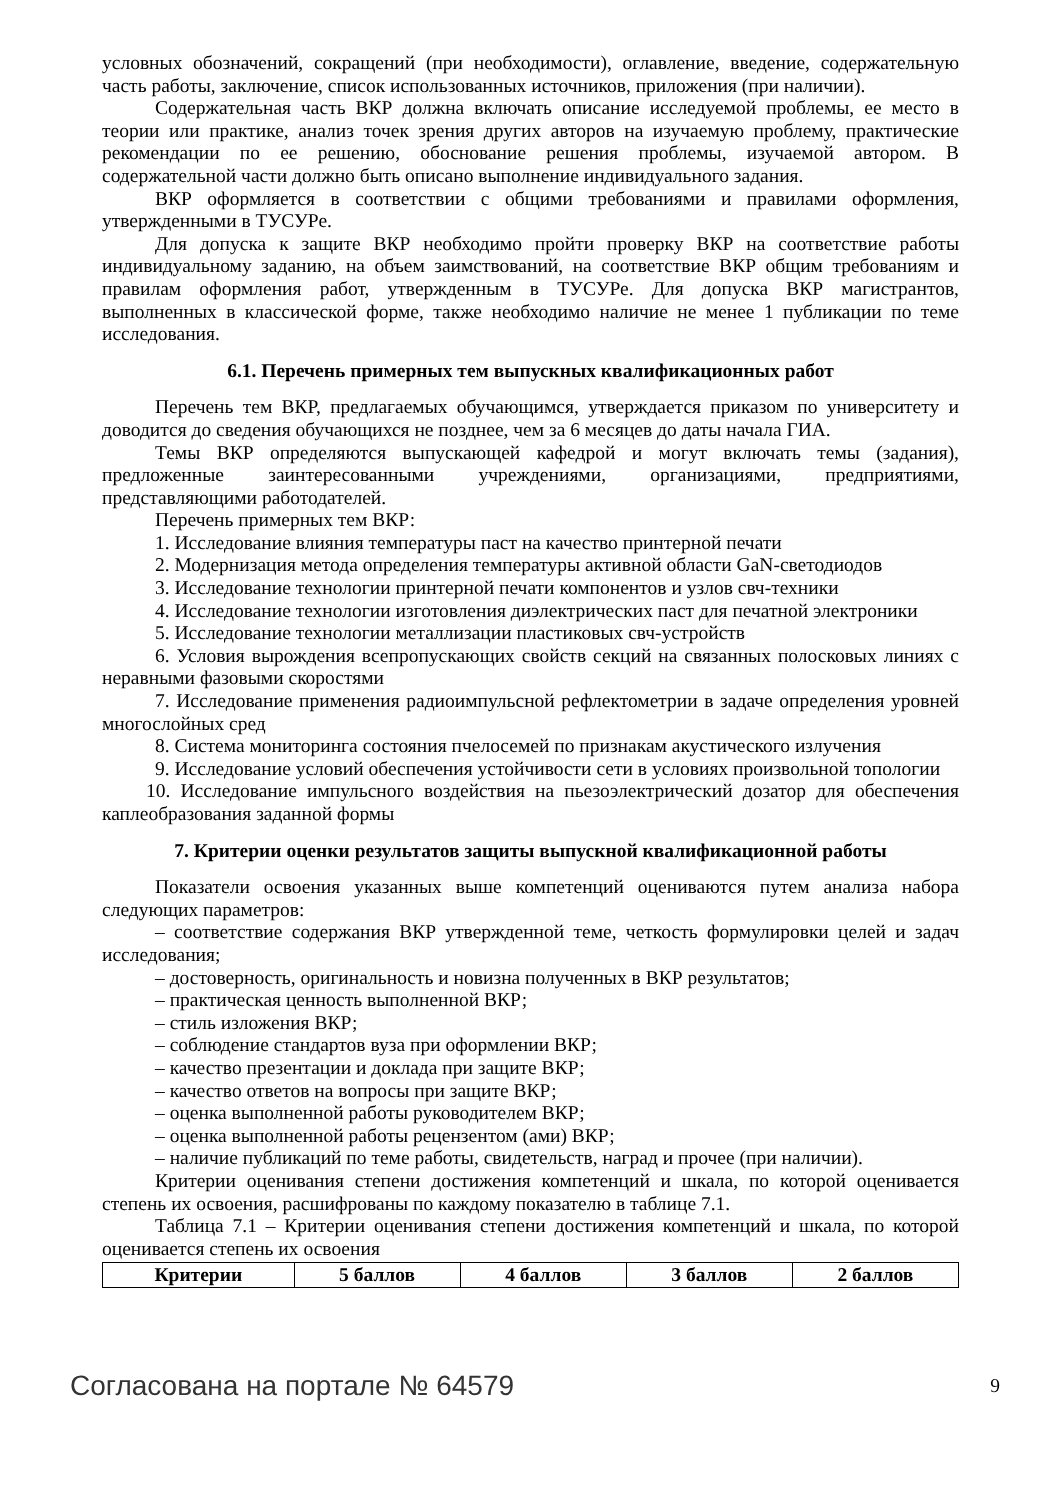условных обозначений, сокращений (при необходимости), оглавление, введение, содержательную часть работы, заключение, список использованных источников, приложения (при наличии).
Содержательная часть ВКР должна включать описание исследуемой проблемы, ее место в теории или практике, анализ точек зрения других авторов на изучаемую проблему, практические рекомендации по ее решению, обоснование решения проблемы, изучаемой автором. В содержательной части должно быть описано выполнение индивидуального задания.
ВКР оформляется в соответствии с общими требованиями и правилами оформления, утвержденными в ТУСУРе.
Для допуска к защите ВКР необходимо пройти проверку ВКР на соответствие работы индивидуальному заданию, на объем заимствований, на соответствие ВКР общим требованиям и правилам оформления работ, утвержденным в ТУСУРе. Для допуска ВКР магистрантов, выполненных в классической форме, также необходимо наличие не менее 1 публикации по теме исследования.
6.1. Перечень примерных тем выпускных квалификационных работ
Перечень тем ВКР, предлагаемых обучающимся, утверждается приказом по университету и доводится до сведения обучающихся не позднее, чем за 6 месяцев до даты начала ГИА.
Темы ВКР определяются выпускающей кафедрой и могут включать темы (задания), предложенные заинтересованными учреждениями, организациями, предприятиями, представляющими работодателей.
Перечень примерных тем ВКР:
1. Исследование влияния температуры паст на качество принтерной печати
2. Модернизация метода определения температуры активной области GaN-светодиодов
3. Исследование технологии принтерной печати компонентов и узлов свч-техники
4. Исследование технологии изготовления диэлектрических паст для печатной электроники
5. Исследование технологии металлизации пластиковых свч-устройств
6. Условия вырождения всепропускающих свойств секций на связанных полосковых линиях с неравными фазовыми скоростями
7. Исследование применения радиоимпульсной рефлектометрии в задаче определения уровней многослойных сред
8. Система мониторинга состояния пчелосемей по признакам акустического излучения
9. Исследование условий обеспечения устойчивости сети в условиях произвольной топологии
10. Исследование импульсного воздействия на пьезоэлектрический дозатор для обеспечения каплеобразования заданной формы
7. Критерии оценки результатов защиты выпускной квалификационной работы
Показатели освоения указанных выше компетенций оцениваются путем анализа набора следующих параметров:
– соответствие содержания ВКР утвержденной теме, четкость формулировки целей и задач исследования;
– достоверность, оригинальность и новизна полученных в ВКР результатов;
– практическая ценность выполненной ВКР;
– стиль изложения ВКР;
– соблюдение стандартов вуза при оформлении ВКР;
– качество презентации и доклада при защите ВКР;
– качество ответов на вопросы при защите ВКР;
– оценка выполненной работы руководителем ВКР;
– оценка выполненной работы рецензентом (ами) ВКР;
– наличие публикаций по теме работы, свидетельств, наград и прочее (при наличии).
Критерии оценивания степени достижения компетенций и шкала, по которой оценивается степень их освоения, расшифрованы по каждому показателю в таблице 7.1.
Таблица 7.1 – Критерии оценивания степени достижения компетенций и шкала, по которой оценивается степень их освоения
| Критерии | 5 баллов | 4 баллов | 3 баллов | 2 баллов |
| --- | --- | --- | --- | --- |
Согласована на портале № 64579 9